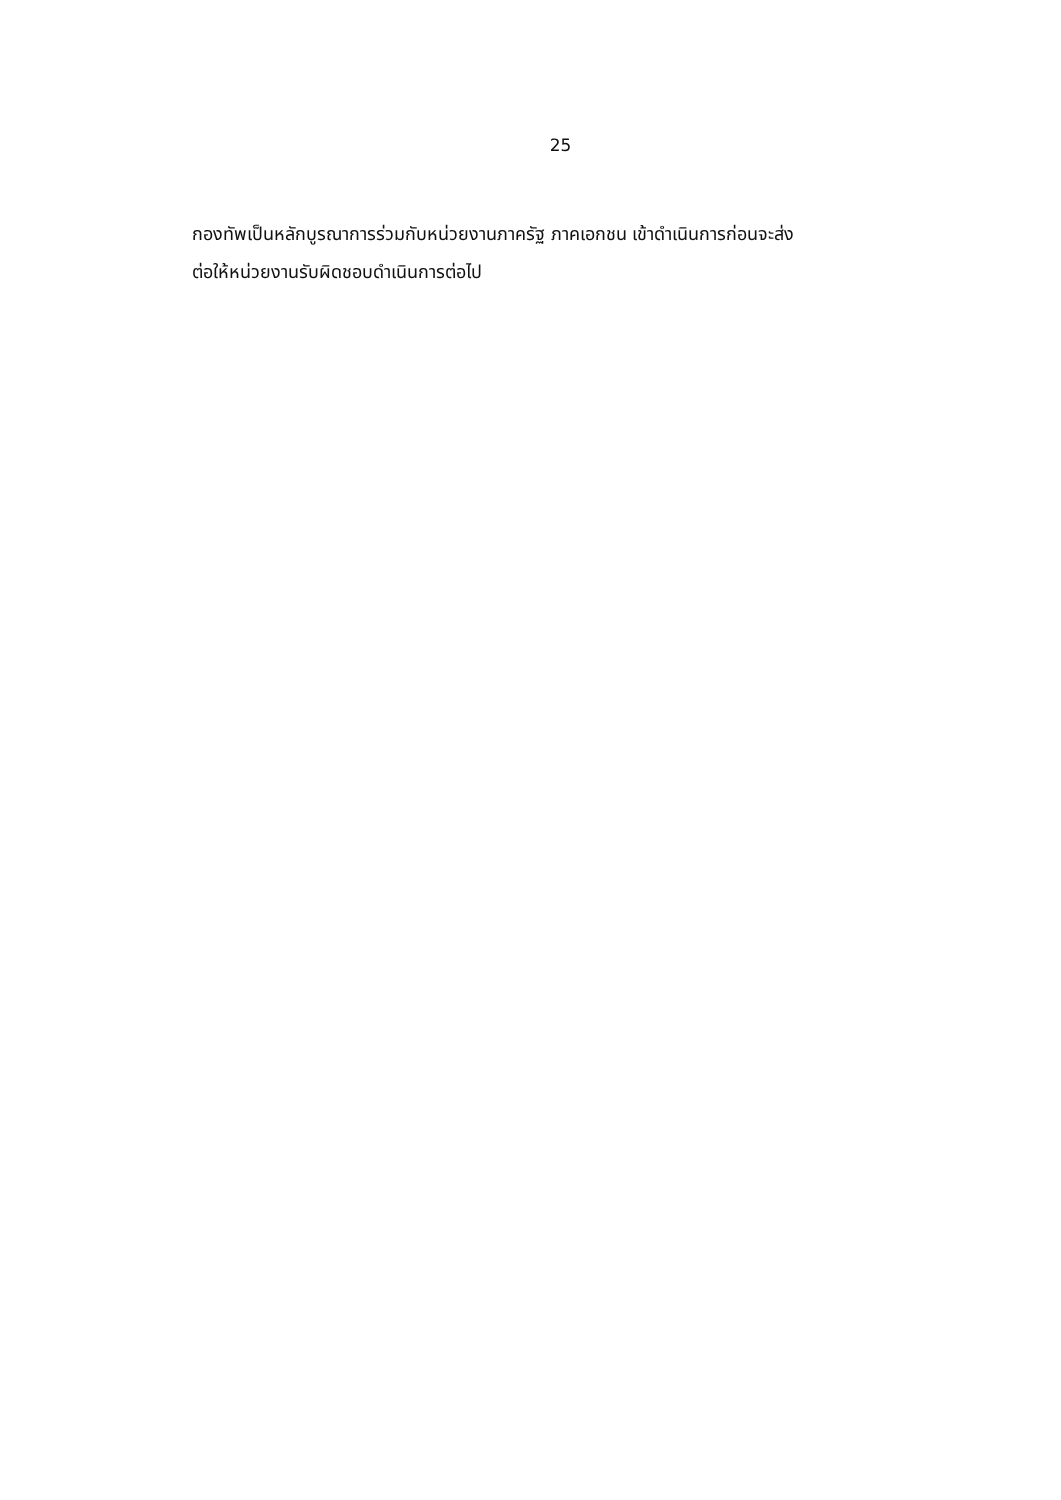25
กองทัพเป็นหลักบูรณาการร่วมกับหน่วยงานภาครัฐ ภาคเอกชน เข้าดำเนินการก่อนจะส่ง
ต่อให้หน่วยงานรับผิดชอบดำเนินการต่อไป